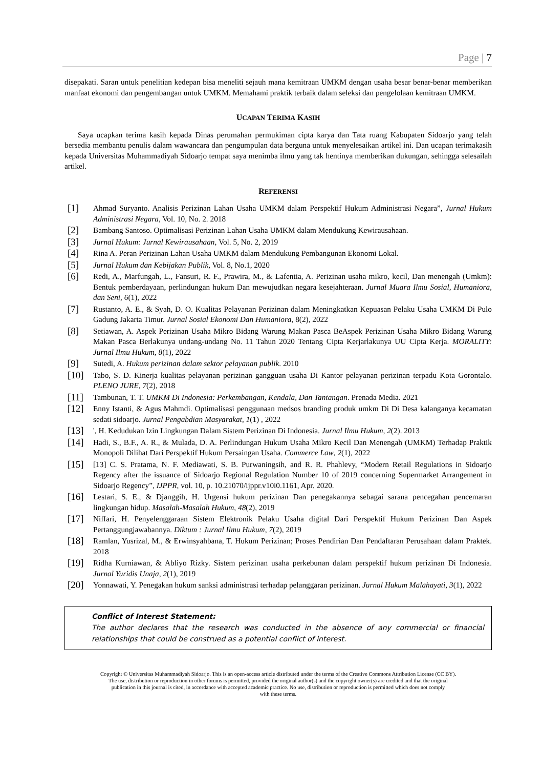Page | 7
disepakati. Saran untuk penelitian kedepan bisa meneliti sejauh mana kemitraan UMKM dengan usaha besar benar-benar memberikan manfaat ekonomi dan pengembangan untuk UMKM. Memahami praktik terbaik dalam seleksi dan pengelolaan kemitraan UMKM.
UCAPAN TERIMA KASIH
Saya ucapkan terima kasih kepada Dinas perumahan permukiman cipta karya dan Tata ruang Kabupaten Sidoarjo yang telah bersedia membantu penulis dalam wawancara dan pengumpulan data berguna untuk menyelesaikan artikel ini. Dan ucapan terimakasih kepada Universitas Muhammadiyah Sidoarjo tempat saya menimba ilmu yang tak hentinya memberikan dukungan, sehingga selesailah artikel.
REFERENSI
[1] Ahmad Suryanto. Analisis Perizinan Lahan Usaha UMKM dalam Perspektif Hukum Administrasi Negara”, Jurnal Hukum Administrasi Negara, Vol. 10, No. 2. 2018
[2] Bambang Santoso. Optimalisasi Perizinan Lahan Usaha UMKM dalam Mendukung Kewirausahaan.
[3] Jurnal Hukum: Jurnal Kewirausahaan, Vol. 5, No. 2, 2019
[4] Rina A. Peran Perizinan Lahan Usaha UMKM dalam Mendukung Pembangunan Ekonomi Lokal.
[5] Jurnal Hukum dan Kebijakan Publik, Vol. 8, No.1, 2020
[6] Redi, A., Marfungah, L., Fansuri, R. F., Prawira, M., & Lafentia, A. Perizinan usaha mikro, kecil, Dan menengah (Umkm): Bentuk pemberdayaan, perlindungan hukum Dan mewujudkan negara kesejahteraan. Jurnal Muara Ilmu Sosial, Humaniora, dan Seni, 6(1), 2022
[7] Rustanto, A. E., & Syah, D. O. Kualitas Pelayanan Perizinan dalam Meningkatkan Kepuasan Pelaku Usaha UMKM Di Pulo Gadung Jakarta Timur. Jurnal Sosial Ekonomi Dan Humaniora, 8(2), 2022
[8] Setiawan, A. Aspek Perizinan Usaha Mikro Bidang Warung Makan Pasca BeAspek Perizinan Usaha Mikro Bidang Warung Makan Pasca Berlakunya undang-undang No. 11 Tahun 2020 Tentang Cipta Kerjarlakunya UU Cipta Kerja. MORALITY: Jurnal Ilmu Hukum, 8(1), 2022
[9] Sutedi, A. Hukum perizinan dalam sektor pelayanan publik. 2010
[10] Tabo, S. D. Kinerja kualitas pelayanan perizinan gangguan usaha Di Kantor pelayanan perizinan terpadu Kota Gorontalo. PLENO JURE, 7(2), 2018
[11] Tambunan, T. T. UMKM Di Indonesia: Perkembangan, Kendala, Dan Tantangan. Prenada Media. 2021
[12] Enny Istanti, & Agus Mahmdi. Optimalisasi penggunaan medsos branding produk umkm Di Di Desa kalanganya kecamatan sedati sidoarjo. Jurnal Pengabdian Masyarakat, 1(1) , 2022
[13] ', H. Kedudukan Izin Lingkungan Dalam Sistem Perizinan Di Indonesia. Jurnal Ilmu Hukum, 2(2). 2013
[14] Hadi, S., B.F., A. R., & Mulada, D. A. Perlindungan Hukum Usaha Mikro Kecil Dan Menengah (UMKM) Terhadap Praktik Monopoli Dilihat Dari Perspektif Hukum Persaingan Usaha. Commerce Law, 2(1), 2022
[15] [13] C. S. Pratama, N. F. Mediawati, S. B. Purwaningsih, and R. R. Phahlevy, “Modern Retail Regulations in Sidoarjo Regency after the issuance of Sidoarjo Regional Regulation Number 10 of 2019 concerning Supermarket Arrangement in Sidoarjo Regency”, IJPPR, vol. 10, p. 10.21070/ijppr.v10i0.1161, Apr. 2020.
[16] Lestari, S. E., & Djanggih, H. Urgensi hukum perizinan Dan penegakannya sebagai sarana pencegahan pencemaran lingkungan hidup. Masalah-Masalah Hukum, 48(2), 2019
[17] Niffari, H. Penyelenggaraan Sistem Elektronik Pelaku Usaha digital Dari Perspektif Hukum Perizinan Dan Aspek Pertanggungjawabannya. Diktum : Jurnal Ilmu Hukum, 7(2), 2019
[18] Ramlan, Yusrizal, M., & Erwinsyahbana, T. Hukum Perizinan; Proses Pendirian Dan Pendaftaran Perusahaan dalam Praktek. 2018
[19] Ridha Kurniawan, & Abliyo Rizky. Sistem perizinan usaha perkebunan dalam perspektif hukum perizinan Di Indonesia. Jurnal Yuridis Unaja, 2(1), 2019
[20] Yonnawati, Y. Penegakan hukum sanksi administrasi terhadap pelanggaran perizinan. Jurnal Hukum Malahayati, 3(1), 2022
Conflict of Interest Statement:
The author declares that the research was conducted in the absence of any commercial or financial relationships that could be construed as a potential conflict of interest.
Copyright © Universitas Muhammadiyah Sidoarjo. This is an open-access article distributed under the terms of the Creative Commons Attribution License (CC BY).
The use, distribution or reproduction in other forums is permitted, provided the original author(s) and the copyright owner(s) are credited and that the original
publication in this journal is cited, in accordance with accepted academic practice. No use, distribution or reproduction is permitted which does not comply
with these terms.